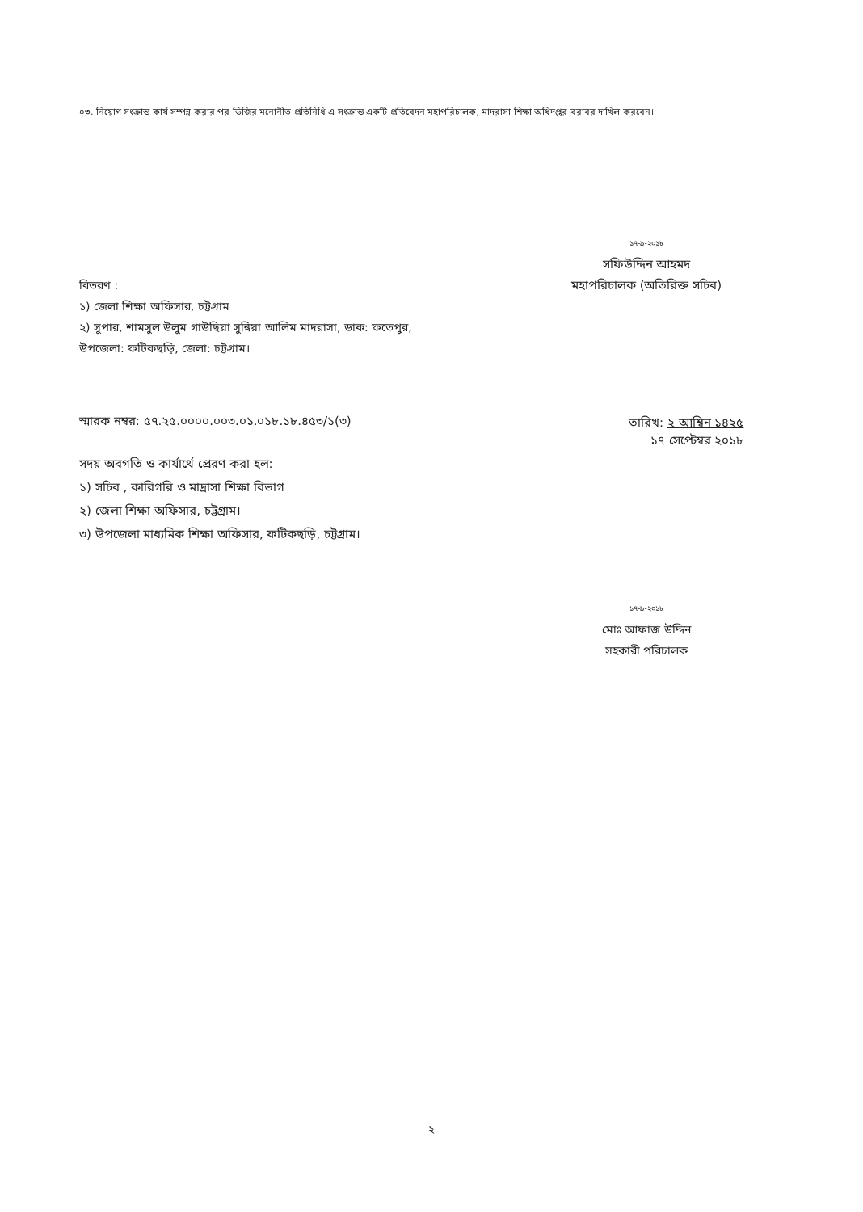০৩. নিয়োগ সংক্রান্ত কার্য সম্পন্ন করার পর ডিজির মনোনীত প্রতিনিধি এ সংক্রান্ত একটি প্রতিবেদন মহাপরিচালক, মাদরাসা শিক্ষা অধিদপ্তর বরাবর দাখিল করবেন।
১৭-৯-২০১৮
সফিউদ্দিন আহমদ
মহাপরিচালক (অতিরিক্ত সচিব)
বিতরণ :
১) জেলা শিক্ষা অফিসার, চট্টগ্রাম
২) সুপার, শামসুল উলুম গাউছিয়া সুন্নিয়া আলিম মাদরাসা, ডাক: ফতেপুর, উপজেলা: ফটিকছড়ি, জেলা: চট্টগ্রাম।
স্মারক নম্বর: ৫৭.২৫.০০০০.০০৩.০১.০১৮.১৮.৪৫৩/১(৩)
তারিখ: ২ আশ্বিন ১৪২৫
১৭ সেপ্টেম্বর ২০১৮
সদয় অবগতি ও কার্যার্থে প্রেরণ করা হল:
১) সচিব , কারিগরি ও মাদ্রাসা শিক্ষা বিভাগ
২) জেলা শিক্ষা অফিসার, চট্টগ্রাম।
৩) উপজেলা মাধ্যমিক শিক্ষা অফিসার, ফটিকছড়ি, চট্টগ্রাম।
১৭-৯-২০১৮
মোঃ আফাজ উদ্দিন
সহকারী পরিচালক
২